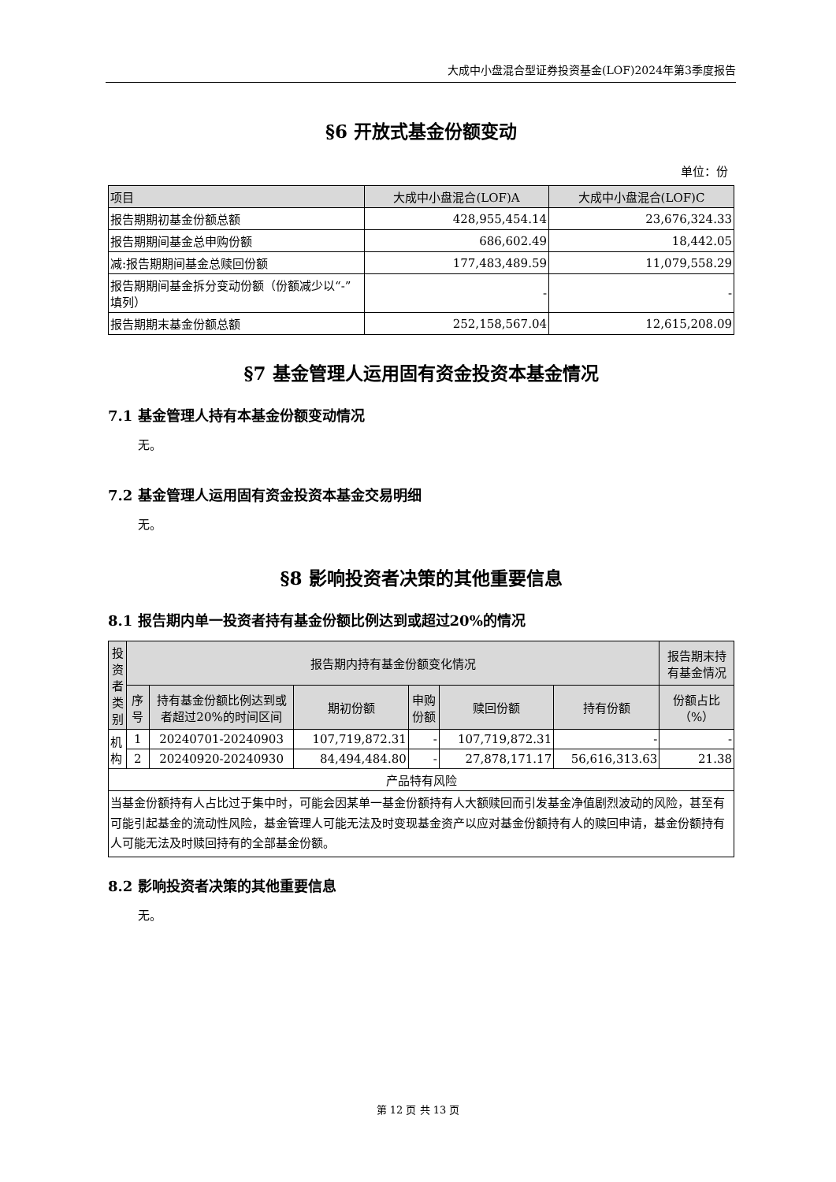大成中小盘混合型证券投资基金(LOF)2024年第3季度报告
§6 开放式基金份额变动
单位：份
| 项目 | 大成中小盘混合(LOF)A | 大成中小盘混合(LOF)C |
| --- | --- | --- |
| 报告期期初基金份额总额 | 428,955,454.14 | 23,676,324.33 |
| 报告期期间基金总申购份额 | 686,602.49 | 18,442.05 |
| 减:报告期期间基金总赎回份额 | 177,483,489.59 | 11,079,558.29 |
| 报告期期间基金拆分变动份额（份额减少以“-”填列） | - | - |
| 报告期期末基金份额总额 | 252,158,567.04 | 12,615,208.09 |
§7 基金管理人运用固有资金投资本基金情况
7.1 基金管理人持有本基金份额变动情况
无。
7.2 基金管理人运用固有资金投资本基金交易明细
无。
§8 影响投资者决策的其他重要信息
8.1 报告期内单一投资者持有基金份额比例达到或超过20%的情况
| 投资者类别 | 报告期内持有基金份额变化情况 | | | | | | 报告期末持有基金情况 |
| --- | --- | --- | --- | --- | --- | --- | --- |
| | 序号 | 持有基金份额比例达到或者超过20%的时间区间 | 期初份额 | 申购份额 | 赎回份额 | 持有份额 | 份额占比（%） |
| 机构 | 1 | 20240701-20240903 | 107,719,872.31 | - | 107,719,872.31 | - | - |
| | 2 | 20240920-20240930 | 84,494,484.80 | - | 27,878,171.17 | 56,616,313.63 | 21.38 |
| 产品特有风险 | | | | | | | |
| 当基金份额持有人占比过于集中时，可能会因某单一基金份额持有人大额赎回而引发基金净值剧烈波动的风险，甚至有可能引起基金的流动性风险，基金管理人可能无法及时变现基金资产以应对基金份额持有人的赎回申请，基金份额持有人可能无法及时赎回持有的全部基金份额。 | | | | | | | |
8.2 影响投资者决策的其他重要信息
无。
第 12 页 共 13 页